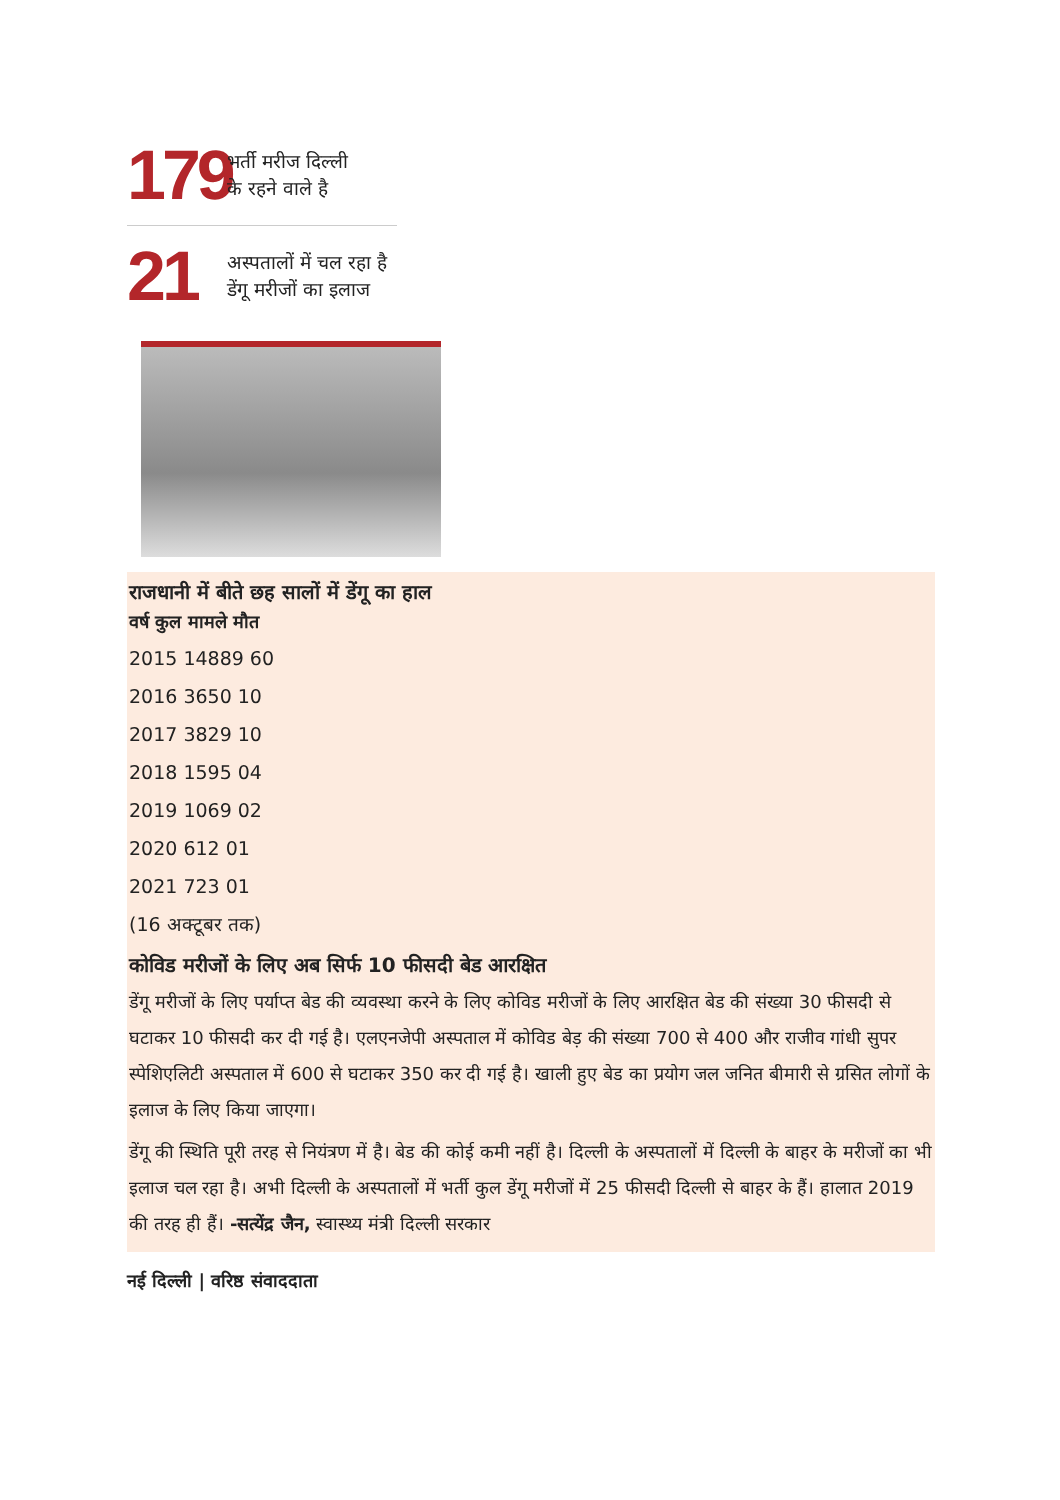179
भर्ती मरीज दिल्ली
के रहने वाले है
21
अस्पतालों में चल रहा है
डेंगू मरीजों का इलाज
राजधानी में बीते छह सालों में डेंगू का हाल
वर्ष कुल मामले मौत
2015 14889 60
2016 3650 10
2017 3829 10
2018 1595 04
2019 1069 02
2020 612 01
2021 723 01
(16 अक्टूबर तक)
कोविड मरीजों के लिए अब सिर्फ 10 फीसदी बेड आरक्षित
डेंगू मरीजों के लिए पर्याप्त बेड की व्यवस्था करने के लिए कोविड मरीजों के लिए आरक्षित बेड की संख्या 30 फीसदी से घटाकर 10 फीसदी कर दी गई है। एलएनजेपी अस्पताल में कोविड बेड़ की संख्या 700 से 400 और राजीव गांधी सुपर स्पेशिएलिटी अस्पताल में 600 से घटाकर 350 कर दी गई है। खाली हुए बेड का प्रयोग जल जनित बीमारी से ग्रसित लोगों के इलाज के लिए किया जाएगा।
डेंगू की स्थिति पूरी तरह से नियंत्रण में है। बेड की कोई कमी नहीं है। दिल्ली के अस्पतालों में दिल्ली के बाहर के मरीजों का भी इलाज चल रहा है। अभी दिल्ली के अस्पतालों में भर्ती कुल डेंगू मरीजों में 25 फीसदी दिल्ली से बाहर के हैं। हालात 2019 की तरह ही हैं। -सत्येंद्र जैन, स्वास्थ्य मंत्री दिल्ली सरकार
नई दिल्ली | वरिष्ठ संवाददाता